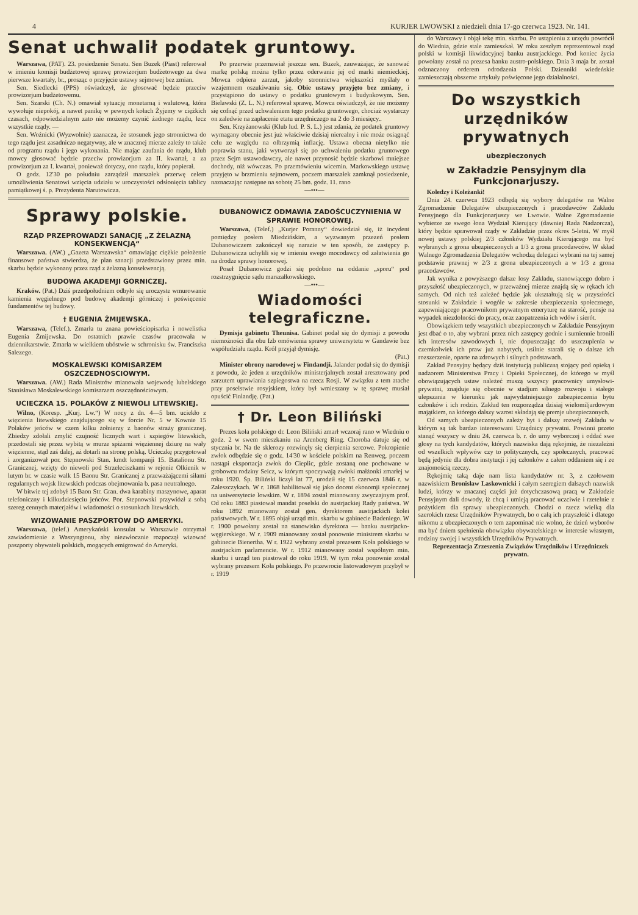4 KURJER LWOWSKI z niedzieli dnia 17-go czerwca 1923. Nr. 141.
Senat uchwalił podatek gruntowy.
Warszawa, (PAT). 23. posiedzenie Senatu. Sen Buzek (Piast) referował w imieniu komisji budżetowej sprawę prowizorjum budżetowego za dwa pierwsze kwartały, br., prosząc o przyjęcie ustawy sejmowej bez zmian.
Sen. Siedlecki (PPS) oświadczył, że głosować będzie przeciw prowizorjum budżetowemu.
Sen. Szarski (Ch. N.) omawiał sytuację monetarną i walutową, która wywołuje niepokój, a nawet panikę w pewnych kołach Żyjemy w ciężkich czasach, odpowiedzialnym zato nie możemy czynić żadnego rządu, lecz wszystkie rządy. —
Sen. Woźnicki (Wyzwolnie) zaznacza, że stosunek jego stronnictwa do tego rządu jest zasadniczo negatywny, ale w znacznej mierze zależy to także od programu rządu i jego wykonania. Nie mając zaufania do rządu, klub mowcy głosować będzie przeciw prowizorjum za II. kwartał, a za prowizorjum za I. kwartał, ponieważ dotyczy, ono rządu, który popierał.
O godz. 12'30 po południu zarządził marszałek przerwę celem umożliwienia Senatowi wzięcia udziału w uroczystości odsłonięcia tablicy pamiątkowej ś. p. Prezydenta Narutowicza.
Po przerwie przemawiał jeszcze sen. Buzek, zauważając, że sanować markę polską można tylko przez oderwanie jej od marki niemieckiej. Mowca odpiera zarzut, jakoby stronnictwa większości myślały o wzajemnem oszukiwaniu się. Obie ustawy przyjęto bez zmiany, i przystąpiono do ustawy o podatku gruntowym i budynkowym. Sen. Bielawski (Z. L. N.) referował sprawę. Mowca oświadczył, że nie możemy się cofnąć przed uchwaleniem tego podatku gruntowego, chociaż wystarczy on zaledwie na zapłacenie etatu urzędniczego na 2 do 3 miesięcy..
Sen. Krzyżanowski (Klub lud. P. S. L.) jest zdania, że podatek gruntowy wymagany obecnie jest już właściwie dzisiaj nierealny i nie może osiągnąć celu ze względu na olbrzymią inflację. Ustawa obecna nietylko nie poprawia stanu, jaki wytworzył się po uchwaleniu podatku gruntowego przez Sejm ustawodawczy, ale nawet przynosić będzie skarbowi mniejsze dochody, niż wówczas. Po przemówieniu wicemin. Markowskiego ustawę przyjęto w brzmieniu sejmowem, poczem marszałek zamknął posiedzenie, naznaczając następne na sobotę 25 bm. godz. 11. rano
—•••—
Sprawy polskie.
RZĄD PRZEPROWADZI SANACJĘ „Z ŻELAZNĄ KONSEKWENCJĄ“
Warszawa. (AW.) „Gazeta Warszawska“ omawiając ciężkie położenie finansowe państwa stwierdza, że plan sanacji przedstawiony przez min. skarbu będzie wykonany przez rząd z żelazną konsekwencją.
BUDOWA AKADEMJI GORNICZEJ.
Kraków. (Pat.) Dziś przedpołudniem odbyło się uroczyste wmurowanie kamienia węgielnego pod budowę akademji górniczej i poświęcenie fundamentów tej budowy.
† EUGENIA ŻMIJEWSKA.
Warszawa, (Telef.). Zmarła tu znana powieściopisarka i nowelistka Eugenia Żmijewska. Do ostatnich prawie czasów pracowała w dziennikarstwie. Zmarła w wielkiem ubóstwie w schronisku św. Franciszka Salezego.
MOSKALEWSKI KOMISARZEM OSZCZEDNOSCIOWYM.
Warszawa. (AW.) Rada Ministrów mianowała wojewodę lubelskiego Stanisława Moskalewskiego komisarzem oszczędnościowym.
UCIECZKA 15. POLAKÓW Z NIEWOLI LITEWSKIEJ.
Wilno, (Koresp. „Kurj. Lw.“) W nocy z dn. 4—5 bm. uciekło z więzienia litewskiego znajdującego się w forcie Nr. 5 w Kownie 15 Polaków jeńców w czem kilku żołnierzy z baonów straży granicznej. Zbiedzy zdołali zmylić czujność licznych wart i szpiegów litewskich, przedostali się przez wybitą w murze spiżarni więziennej dziurę na wały więzienne, stąd zaś dalej, aż dotarli na stronę polską. Ucieczkę przygotował i zorganizował por. Stepnowski Stan. kmdt kompanji 15. Batalionu Str. Granicznej, wzięty do niewoli pod Strzeleciszkami w rejonie Olkienik w lutym br. w czasie walk 15 Baonu Str. Granicznej z przeważającemi siłami regularnych wojsk litewskich podczas obejmowania b. pasa neutralnego.
W bitwie tej zdobył 15 Baon Str. Gran. dwa karabiny maszynowe, aparat telefoniczny i kilkudziesięciu jeńców. Por. Stepnowski przywiózł z sobą szereg cennych materjałów i wiadomości o stosunkach litewskich.
WIZOWANIE PASZPORTOW DO AMERYKI.
Warszawa, (telef.) Amerykański konsulat w Warszawie otrzymał zawiadomienie z Waszyngtonu, aby niezwłocznie rozpoczął wizować paszporty obywateli polskich, mogących emigrować do Ameryki.
DUBANOWICZ ODMAWIA ZADOŚCUCZYNIENIA W SPRAWIE HONOROWEJ.
Warszawa, (Telef.) „Kurjer Poranny“ dowiedział się, iż incydent pomiędzy posłem Miedzińskim, a wyzwanym przezeń posłem Dubanowiczem zakończył się narazie w ten sposób, że zastępcy p. Dubanowicza uchylili się w imieniu swego mocodawcy od załatwienia go na drodze sprawy honorowej.
Poseł Dubanowicz godzi się podobno na oddanie „sporu“ pod rozstrzygnięcie sądu marszałkowskiego.
—•••—
Wiadomości telegraficzne.
Dymisja gabinetu Theunisa. Gabinet podał się do dymisji z powodu niemożności dla obu Izb omówienia sprawy uniwersytetu w Gandawie bez współudziału rządu. Król przyjął dymisję.
(Pat.)
Minister obrony narodowej w Findandji. Jalander podał się do dymisji z powodu, że jeden z urzędników ministerjalnych został aresztowany pod zarzutem uprawiania szpiegostwa na rzecz Rosji. W związku z tem atache przy poselstwie rosyjskiem, który był wmieszany w tę sprawę musiał opuścić Finlandję. (Pat.)
† Dr. Leon Biliński
Prezes koła polskiego dr. Leon Biliński zmarł wczoraj rano w Wiedniu o godz. 2 w swem mieszkaniu na Arenberg Ring. Choroba datuje się od stycznia br. Na tle sklerozy rozwinęły się cierpienia sercowe. Pokropienie zwłok odbędzie się o godz. 14'30 w kościele polskim na Renweg, poczem nastąpi eksportacja zwłok do Cieplic, gdzie zostaną one pochowane w grobowcu rodziny Seicz, w którym spoczywają zwłoki małżonki zmarłej w roku 1920. Śp. Biliński liczył lat 77, urodził się 15 czerwca 1846 r. w Zaleszczykach. W r. 1868 habilitował się jako docent ekonomji społecznej na uniwersytecie lowskim. W r. 1894 został mianowany zwyczajnym prof. Od roku 1883 piastował mandat poselski do austrjackiej Rady państwa. W roku 1892 mianowany został gen. dyrektorem austrjackich kolei państwowych. W r. 1895 objął urząd min. skarbu w gabinecie Badeniego. W r. 1900 powołany został na stanowisko dyrektora — banku austrjacko-węgierskiego. W r. 1909 mianowany został ponownie ministrem skarbu w gabinecie Bienertha. W r. 1922 wybrany został prezesem Koła polskiego w austrjackim parlamencie. W r. 1912 mianowany został wspólnym min. skarbu i urząd ten piastował do roku 1919. W tym roku ponownie został wybrany prezesem Koła polskiego. Po przewrocie listowadowym przybył w r. 1919
do Warszawy i objął tekę min. skarbu. Po ustąpieniu z urzędu powrócił do Wiednia, gdzie stale zamieszkał. W roku zeszłym reprezentował rząd polski w komisji likwidacyjnej banku austrjackiego. Pod koniec życia powołany został na prezesa banku austro-polskiego. Dnia 3 maja br. został odznaczony orderem odrodzenia Polski. Dzienniki wiedeńskie zamieszczają obszerne artykuły poświęcone jego działalności.
Do wszystkich urzędników prywatnych
ubezpieczonych
w Zakładzie Pensyjnym dla Funkcjonarjuszy.
Koledzy i Koleżanki!
Dnia 24. czerwca 1923 odbędą się wybory delegatów na Walne Zgromadzenie Delegatów ubezpieczonych i pracodawców Zakładu Pensyjnego dla Funkcjonarjuszy we Lwowie. Walne Zgromadzenie wybierze ze swego łona Wydział Kierujący (dawniej Rada Nadzorcza), który będzie sprawował rządy w Zakładzie przez okres 5-letni. W myśl nowej ustawy polskiej 2/3 członków Wydziału Kierującego ma być wybranych z grona ubezpieczonych a 1/3 z grona pracodawców. W skład Walnego Zgromadzenia Delegatów wchodzą delegaci wybrani na tej samej podstawie prawnej w 2/3 z grona ubezpieczonych a w 1/3 z grona pracodawców.
Jak wynika z powyższego dalsze losy Zakładu, stanowiącego dobro i przyszłość ubezpieczonych, w przeważnej mierze znajdą się w rękach ich samych. Od nich też zależeć będzie jak ukształtują się w przyszłości stosunki w Zakładzie i wogóle w zakresie ubezpieczenia społecznego, zapewniającego pracownikom prywatnym emeryturę na starość, pensje na wypadek niezdolności do pracy, oraz zaopatrzenia ich wdów i sierót.
Obowiązkiem tedy wszystkich ubezpieczonych w Zakładzie Pensyjnym jest dbać o to, aby wybrani przez nich zastępcy godnie i sumiennie bronili ich interesów zawodowych i, nie dopuszczając do uszczuplenia w czemkolwiek ich praw już nabytych, usilnie starali się o dalsze ich rozszerzenie, oparte na zdrowych i silnych podstawach.
Zakład Pensyjny będący dziś instytucją publiczną stojący pod opieką i nadzorem Ministerstwa Pracy i Opieki Społecznej, do którego w myśl obowiązujących ustaw należeć muszą wszyscy pracownicy umysłowi-prywatni, znajduje się obecnie w stadjum silnego rozwoju i stałego ulepszania w kierunku jak najwydatniejszego zabezpieczenia bytu członków i ich rodzin. Zakład ten rozporządza dzisiaj wielomiljardowym majątkiem, na którego dalszy wzrost składają się premje ubezpieczonych.
Od samych ubezpieczonych zależy byt i dalszy rozwój Zakładu w którym są tak bardzo interesowani Urzędnicy prywatni. Powinni przeto stanąć wszyscy w dniu 24. czerwca b. r. do urny wyborczej i oddać swe głosy na tych kandydatów, których nazwiska dają rękojmię, że niezależni od wszelkich wpływów czy to politycznych, czy społecznych, pracować będą jedynie dla dobra instytucji i jej członków z całem oddaniem się i ze znajomością rzeczy.
Rękojmię taką daje nam lista kandydatów nr. 3, z czołowem nazwiskiem Bronisław Laskownicki i całym szeregiem dalszych nazwisk ludzi, którzy w znacznej części już dotychczasową pracą w Zakładzie Pensyjnym dali dowody, iż chcą i umieją pracować uczciwie i rzetelnie z pożytkiem dla sprawy ubezpieczonych. Chodzi o rzecz wielką dla szerokich rzesz Urzędników Prywatnych, bo o całą ich przyszłość i dlatego nikomu z ubezpieczonych o tem zapominać nie wolno, że dzień wyborów ma być dniem spełnienia obowiązku obywatelskiego w interesie własnym, rodziny swojej i wszystkich Urzędników Prywatnych.
Reprezentacja Zrzeszenia Związków Urzędników i Urzędniczek prywatn.